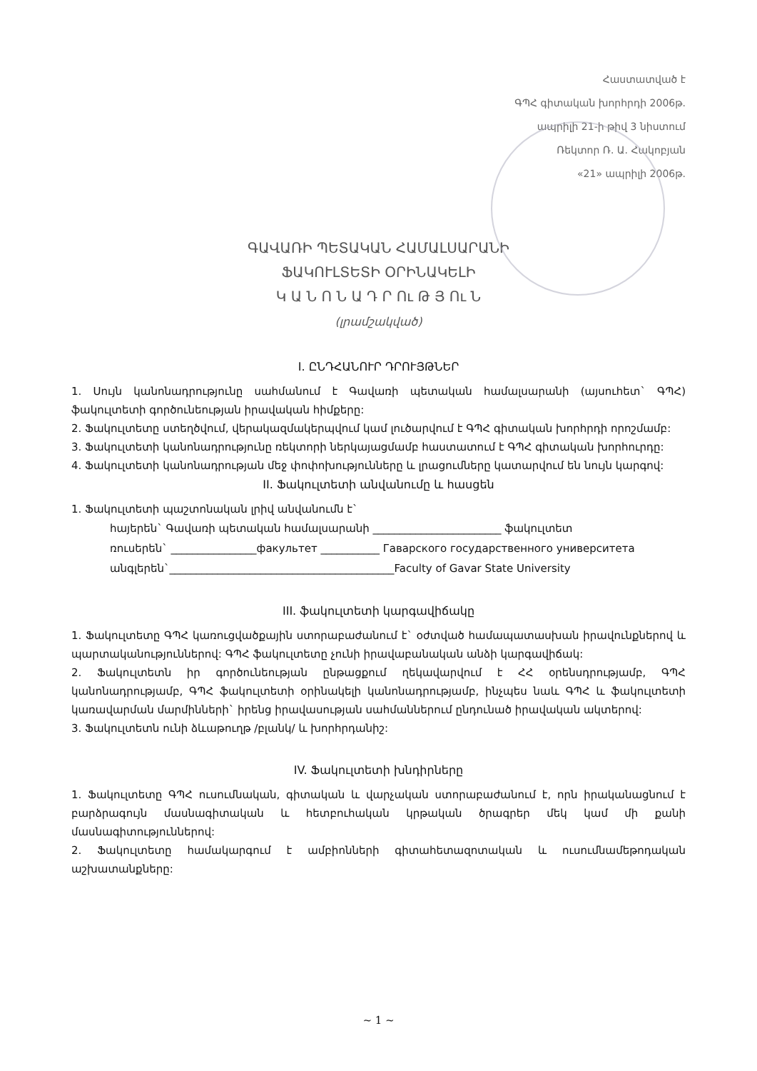Հաստատված է
ԳՊՀ գիտական խորհրդի 2006թ.
ապրիլի 21-ի թիվ 3 նիստում
Ռեկտոր Ռ. Ա. Հակոբյան
«21» ապրիլի 2006թ.
ԳԱՎԱՌԻ ՊԵՏԱԿԱՆ ՀԱՄԱԼՍԱՐԱՆԻ
ՖԱԿՈՒԼՏԵՏԻ ՕՐԻՆԱԿԵԼԻ
Կ Ա Ն Ո Ն Ա Դ Ր Ու Թ Յ Ու Ն
(լրամշակված)
I. ԸՆԴՀԱՆՈՒՐ ԴՐՈՒՅԹՆԵՐ
1. Սույն կանոնադրությունը սահմանում է Գավառի պետական համալսարանի (այսուհետ` ԳՊՀ) ֆակուլտետի գործունեության իրավական հիմքերը:
2. Ֆակուլտետը ստեղծվում, վերակազմակերպվում կամ լուծարվում է ԳՊՀ գիտական խորհրդի որոշմամբ:
3. Ֆակուլտետի կանոնադրությունը ռեկտորի ներկայացմամբ հաստատում է ԳՊՀ գիտական խորհուրդը:
4. Ֆակուլտետի կանոնադրության մեջ փոփոխությունները և լրացումները կատարվում են նույն կարգով:
II. Ֆակուլտետի անվանումը և հասցեն
1. Ֆակուլտետի պաշտոնական լրիվ անվանումն է`
հայերեն` Գավառի պետական համալսարանի ________________________ ֆակուլտետ
ռուսերեն` ________________факультет ___________ Гаварского государственного университета
անգլերեն`__________________________________________Faculty of Gavar State University
III. ֆակուլտետի կարգավիճակը
1. Ֆակուլտետը ԳՊՀ կառուցվածքային ստորաբաժանում է` օժտված համապատասխան իրավունքներով և պարտականություններով: ԳՊՀ ֆակուլտետը չունի իրավաբանական անձի կարգավիճակ:
2. Ֆակուլտետն իր գործունեության ընթացքում ղեկավարվում է ՀՀ օրենսդրությամբ, ԳՊՀ կանոնադրությամբ, ԳՊՀ ֆակուլտետի օրինակելի կանոնադրությամբ, ինչպես նաև ԳՊՀ և ֆակուլտետի կառավարման մարմինների` իրենց իրավասության սահմաններում ընդունած իրավական ակտերով:
3. Ֆակուլտետն ունի ձևաթուղթ /բլանկ/ և խորհրդանիշ:
IV. Ֆակուլտետի խնդիրները
1. Ֆակուլտետը ԳՊՀ ուսումնական, գիտական և վարչական ստորաբաժանում է, որն իրականացնում է բարձրագույն մասնագիտական և հետբուհական կրթական ծրագրեր մեկ կամ մի քանի մասնագիտություններով:
2. Ֆակուլտետը համակարգում է ամբիոնների գիտահետազոտական և ուսումնամեթոդական աշխատանքները:
~ 1 ~